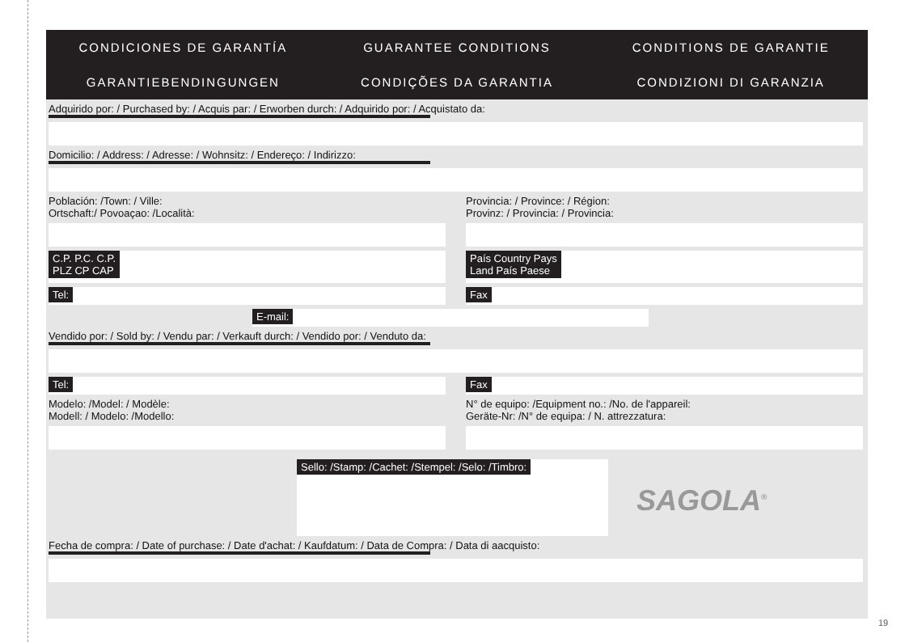CONDICIONES DE GARANTÍA
GUARANTEE CONDITIONS
CONDITIONS DE GARANTIE
GARANTIEBENDINGUNGEN
CONDIÇÕES DA GARANTIA
CONDIZIONI DI GARANZIA
Adquirido por: / Purchased by: / Acquis par: / Erworben durch: / Adquirido por: / Acquistato da:
Domicilio: / Address: / Adresse: / Wohnsitz: / Endereço: / Indirizzo:
Población: /Town: / Ville:
Ortschaft:/ Povoaçao: /Località:
Provincia: / Province: / Région:
Provinz: / Provincia: / Provincia:
C.P. P.C. C.P.
PLZ CP CAP
País Country Pays
Land País Paese
Tel: Fax
E-mail:
Vendido por: / Sold by: / Vendu par: / Verkauft durch: / Vendido por: / Venduto da:
Tel: Fax
Modelo: /Model: / Modèle:
Modell: / Modelo: /Modello:
N° de equipo: /Equipment no.: /No. de l'appareil:
Geräte-Nr: /N° de equipa: / N. attrezzatura:
Sello: /Stamp: /Cachet: /Stempel: /Selo: /Timbro:
SAGOLA<sup>®</sup>
Fecha de compra: / Date of purchase: / Date d'achat: / Kaufdatum: / Data de Compra: / Data di aacquisto:
19